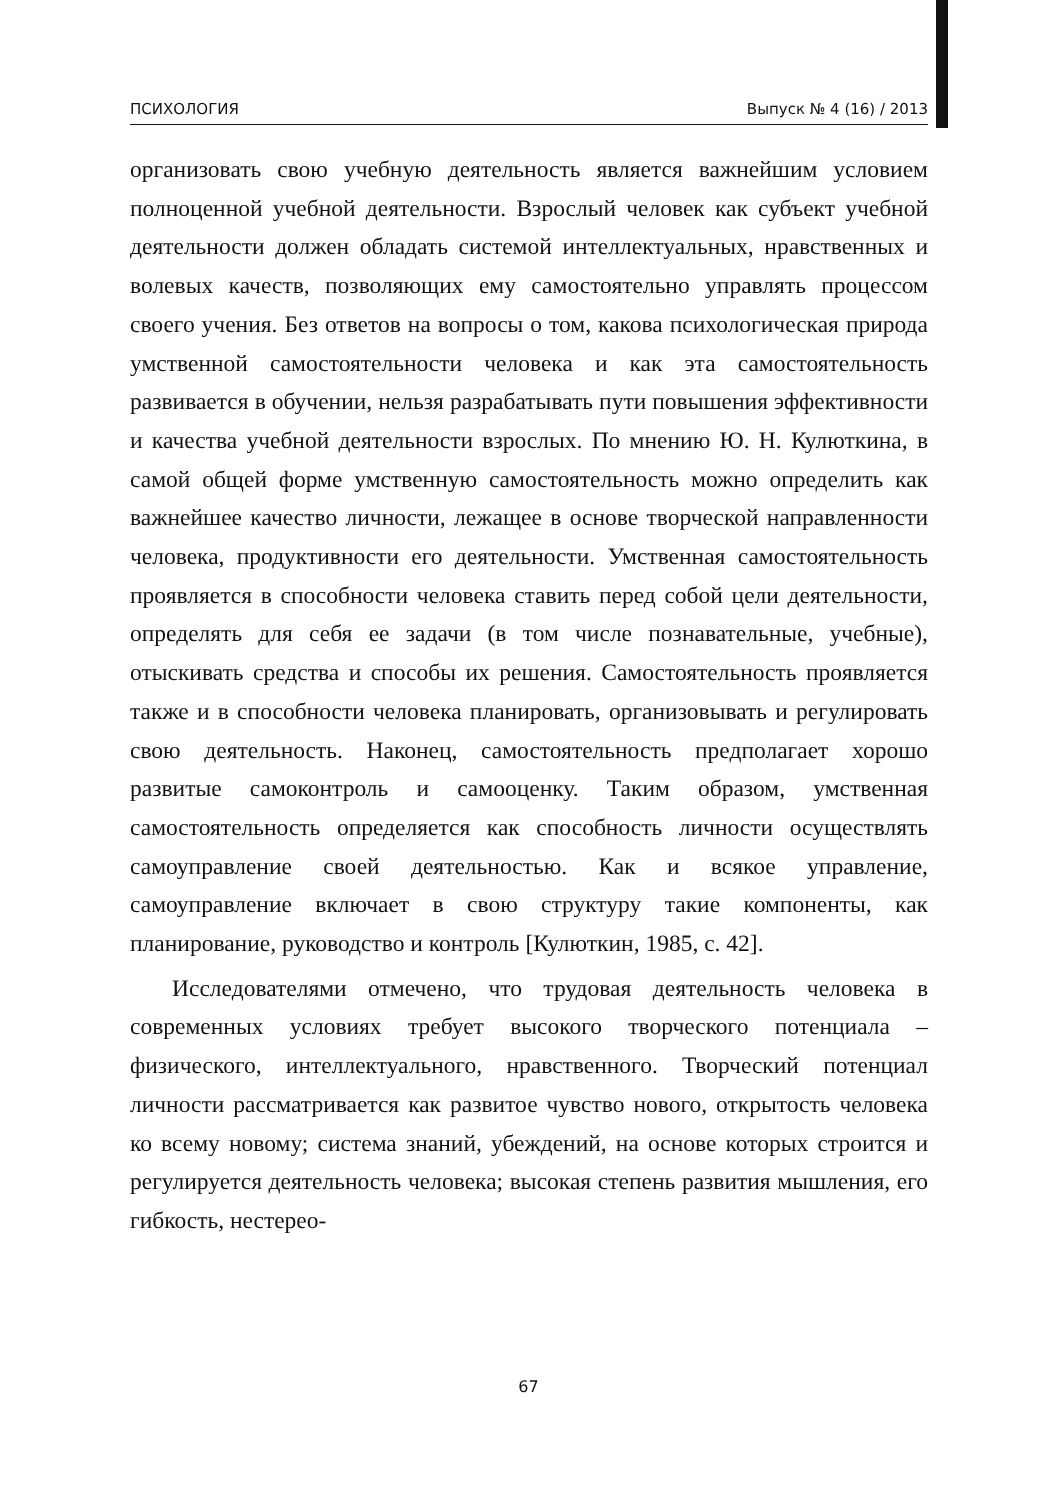ПСИХОЛОГИЯ Выпуск № 4 (16) / 2013
организовать свою учебную деятельность является важнейшим условием полноценной учебной деятельности. Взрослый человек как субъект учебной деятельности должен обладать системой интеллектуальных, нравственных и волевых качеств, позволяющих ему самостоятельно управлять процессом своего учения. Без ответов на вопросы о том, какова психологическая природа умственной самостоятельности человека и как эта самостоятельность развивается в обучении, нельзя разрабатывать пути повышения эффективности и качества учебной деятельности взрослых. По мнению Ю. Н. Кулюткина, в самой общей форме умственную самостоятельность можно определить как важнейшее качество личности, лежащее в основе творческой направленности человека, продуктивности его деятельности. Умственная самостоятельность проявляется в способности человека ставить перед собой цели деятельности, определять для себя ее задачи (в том числе познавательные, учебные), отыскивать средства и способы их решения. Самостоятельность проявляется также и в способности человека планировать, организовывать и регулировать свою деятельность. Наконец, самостоятельность предполагает хорошо развитые самоконтроль и самооценку. Таким образом, умственная самостоятельность определяется как способность личности осуществлять самоуправление своей деятельностью. Как и всякое управление, самоуправление включает в свою структуру такие компоненты, как планирование, руководство и контроль [Кулюткин, 1985, с. 42].
Исследователями отмечено, что трудовая деятельность человека в современных условиях требует высокого творческого потенциала – физического, интеллектуального, нравственного. Творческий потенциал личности рассматривается как развитое чувство нового, открытость человека ко всему новому; система знаний, убеждений, на основе которых строится и регулируется деятельность человека; высокая степень развития мышления, его гибкость, нестерео-
67